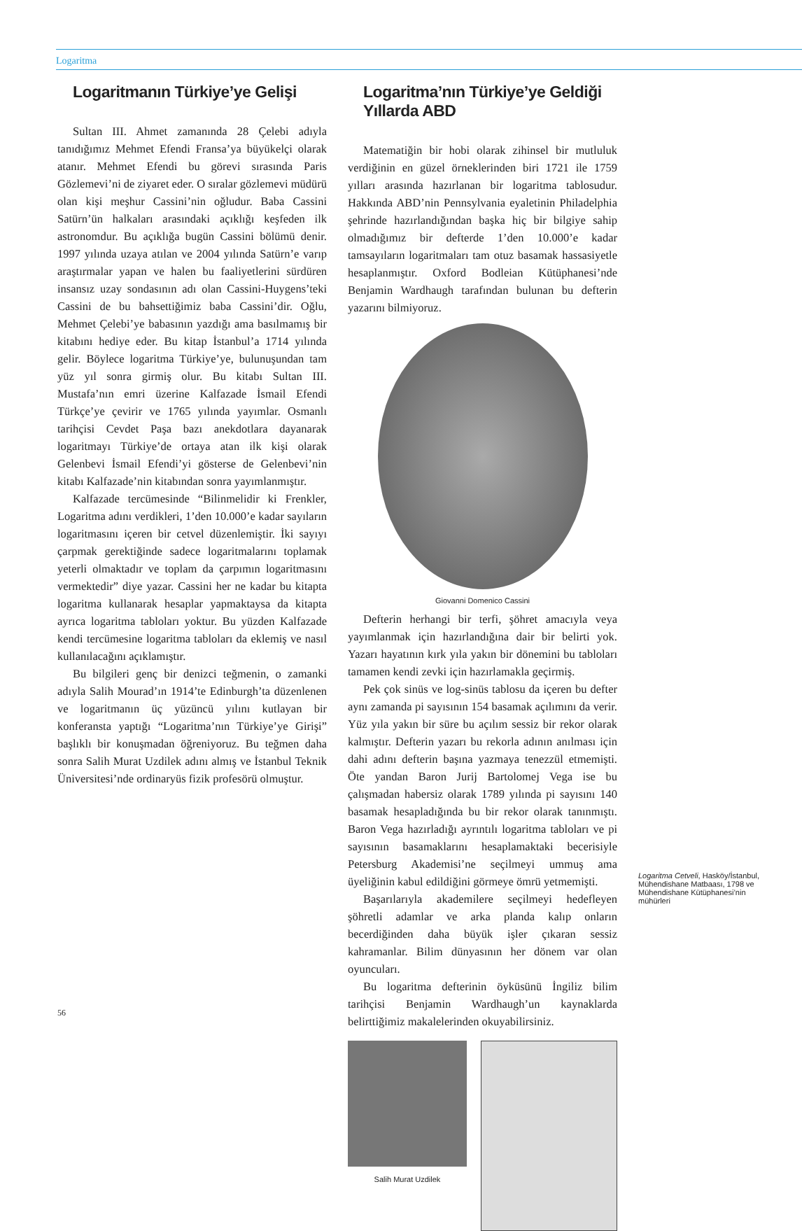Logaritma
Logaritmanın Türkiye’ye Gelişi
Sultan III. Ahmet zamanında 28 Çelebi adıyla tanıdığımız Mehmet Efendi Fransa’ya büyükelçi olarak atanır. Mehmet Efendi bu görevi sırasında Paris Gözlemevi’ni de ziyaret eder. O sıralar gözlemevi müdürü olan kişi meşhur Cassini’nin oğludur. Baba Cassini Satürn’ün halkaları arasındaki açıklığı keşfeden ilk astronomdur. Bu açıklığa bugün Cassini bölümü denir. 1997 yılında uzaya atılan ve 2004 yılında Satürn’e varıp araştırmalar yapan ve halen bu faaliyetlerini sürdüren insansız uzay sondasının adı olan Cassini-Huygens’teki Cassini de bu bahsettiğimiz baba Cassini’dir. Oğlu, Mehmet Çelebi’ye babasının yazdığı ama basılmamış bir kitabını hediye eder. Bu kitap İstanbul’a 1714 yılında gelir. Böylece logaritma Türkiye’ye, bulunuşundan tam yüz yıl sonra girmiş olur. Bu kitabı Sultan III. Mustafa’nın emri üzerine Kalfazade İsmail Efendi Türkçe’ye çevirir ve 1765 yılında yayımlar. Osmanlı tarihçisi Cevdet Paşa bazı anekdotlara dayanarak logaritmayı Türkiye’de ortaya atan ilk kişi olarak Gelenbevi İsmail Efendi’yi gösterse de Gelenbevi’nin kitabı Kalfazade’nin kitabından sonra yayımlanmıştır.
Kalfazade tercümesinde “Bilinmelidir ki Frenkler, Logaritma adını verdikleri, 1’den 10.000’e kadar sayıların logaritmasını içeren bir cetvel düzenlemiştir. İki sayıyı çarpmak gerektiğinde sadece logaritmalarını toplamak yeterli olmaktadır ve toplam da çarpımın logaritmasını vermektedir” diye yazar. Cassini her ne kadar bu kitapta logaritma kullanarak hesaplar yapmaktaysa da kitapta ayrıca logaritma tabloları yoktur. Bu yüzden Kalfazade kendi tercümesine logaritma tabloları da eklemiş ve nasıl kullanılacağını açıklamıştır.
Bu bilgileri genç bir denizci teğmenin, o zamanki adıyla Salih Mourad’ın 1914’te Edinburgh’ta düzenlenen ve logaritmanın üç yüzüncü yılını kutlayan bir konferansta yaptığı “Logaritma’nın Türkiye’ye Girişi” başlıklı bir konuşmadan öğreniyoruz. Bu teğmen daha sonra Salih Murat Uzdilek adını almış ve İstanbul Teknik Üniversitesi’nde ordinaryüs fizik profesörü olmuştur.
Logaritma’nın Türkiye’ye Geldiği Yıllarda ABD
Matematiğin bir hobi olarak zihinsel bir mutluluk verdiğinin en güzel örneklerinden biri 1721 ile 1759 yılları arasında hazırlanan bir logaritma tablosudur. Hakkında ABD’nin Pennsylvania eyaletinin Philadelphia şehrinde hazırlandığından başka hiç bir bilgiye sahip olmadığımız bir defterde 1’den 10.000’e kadar tamsayıların logaritmaları tam otuz basamak hassasiyetle hesaplanmıştır. Oxford Bodleian Kütüphanesi’nde Benjamin Wardhaugh tarafından bulunan bu defterin yazarını bilmiyoruz.
Giovanni Domenico Cassini
Defterin herhangi bir terfi, şöhret amacıyla veya yayımlanmak için hazırlandığına dair bir belirti yok. Yazarı hayatının kırk yıla yakın bir dönemini bu tabloları tamamen kendi zevki için hazırlamakla geçirmiş.
Pek çok sinüs ve log-sinüs tablosu da içeren bu defter aynı zamanda pi sayısının 154 basamak açılımını da verir. Yüz yıla yakın bir süre bu açılım sessiz bir rekor olarak kalmıştır. Defterin yazarı bu rekorla adının anılması için dahi adını defterin başına yazmaya tenezzül etmemişti. Öte yandan Baron Jurij Bartolomej Vega ise bu çalışmadan habersiz olarak 1789 yılında pi sayısını 140 basamak hesapladığında bu bir rekor olarak tanınmıştı. Baron Vega hazırladığı ayrıntılı logaritma tabloları ve pi sayısının basamaklarını hesaplamaktaki becerisiyle Petersburg Akademisi’ne seçilmeyi ummuş ama üyeliğinin kabul edildiğini görmeye ömrü yetmemişti.
Başarılarıyla akademilere seçilmeyi hedefleyen şöhretli adamlar ve arka planda kalıp onların becerdiğinden daha büyük işler çıkaran sessiz kahramanlar. Bilim dünyasının her dönem var olan oyuncuları.
Bu logaritma defterinin öyküsünü İngiliz bilim tarihçisi Benjamin Wardhaugh’un kaynaklarda belirttiğimiz makalelerinden okuyabilirsiniz.
Salih Murat Uzdilek
Logaritma Cetveli, Hasköy/İstanbul, Mühendishane Matbaası, 1798 ve Mühendishane Kütüphanesi’nin mühürleri
56